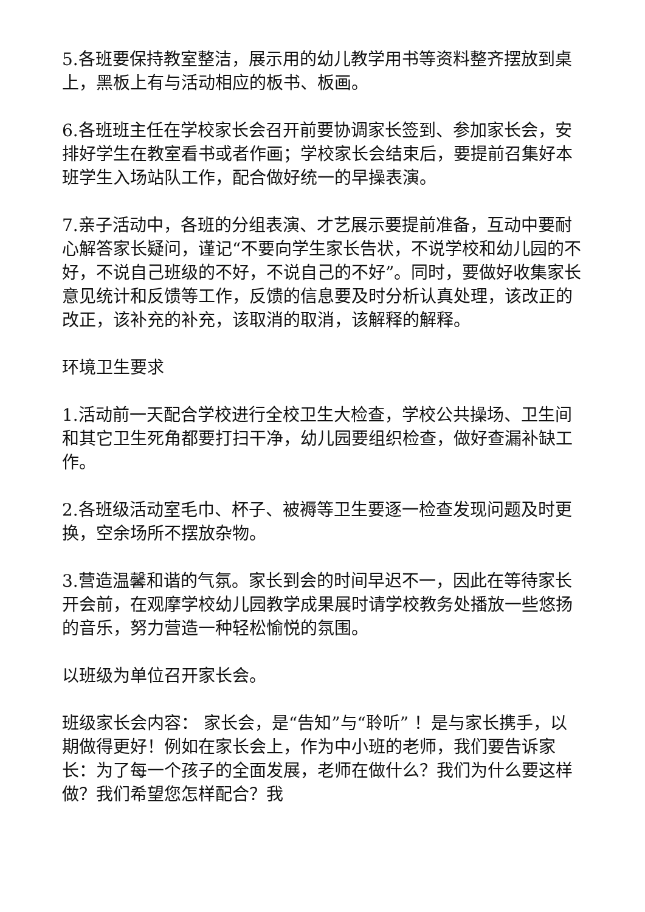5.各班要保持教室整洁，展示用的幼儿教学用书等资料整齐摆放到桌上，黑板上有与活动相应的板书、板画。
6.各班班主任在学校家长会召开前要协调家长签到、参加家长会，安排好学生在教室看书或者作画；学校家长会结束后，要提前召集好本班学生入场站队工作，配合做好统一的早操表演。
7.亲子活动中，各班的分组表演、才艺展示要提前准备，互动中要耐心解答家长疑问，谨记“不要向学生家长告状，不说学校和幼儿园的不好，不说自己班级的不好，不说自己的不好”。同时，要做好收集家长意见统计和反馈等工作，反馈的信息要及时分析认真处理，该改正的改正，该补充的补充，该取消的取消，该解释的解释。
环境卫生要求
1.活动前一天配合学校进行全校卫生大检查，学校公共操场、卫生间和其它卫生死角都要打扫干净，幼儿园要组织检查，做好查漏补缺工作。
2.各班级活动室毛巾、杯子、被褥等卫生要逐一检查发现问题及时更换，空余场所不摆放杂物。
3.营造温馨和谐的气氛。家长到会的时间早迟不一，因此在等待家长开会前，在观摩学校幼儿园教学成果展时请学校教务处播放一些悠扬的音乐，努力营造一种轻松愉悦的氛围。
以班级为单位召开家长会。
班级家长会内容： 家长会，是“告知”与“聆听” ！是与家长携手，以期做得更好！例如在家长会上，作为中小班的老师，我们要告诉家长：为了每一个孩子的全面发展，老师在做什么？我们为什么要这样做？我们希望您怎样配合？我